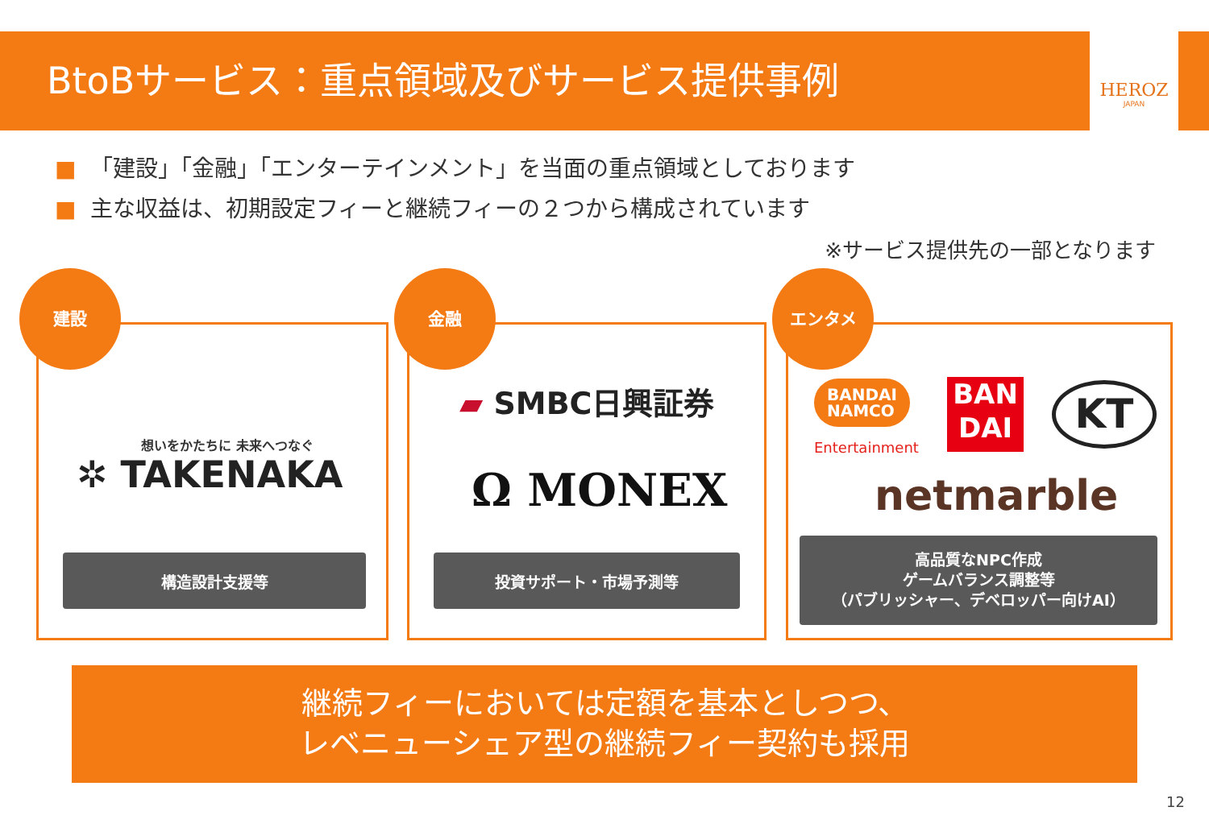BtoBサービス：重点領域及びサービス提供事例
HEROZ
JAPAN
■ 「建設」「金融」「エンターテインメント」を当面の重点領域としております
■ 主な収益は、初期設定フィーと継続フィーの２つから構成されています
※サービス提供先の一部となります
建設
想いをかたちに 未来へつなぐ
✲ TAKENAKA
構造設計支援等
金融
▰ SMBC日興証券
Ω MONEX
投資サポート・市場予測等
エンタメ
BANDAI
NAMCO
Entertainment
BAN
DAI
KT
netmarble
高品質なNPC作成
ゲームバランス調整等
（パブリッシャー、デベロッパー向けAI）
継続フィーにおいては定額を基本としつつ、
レベニューシェア型の継続フィー契約も採用
12